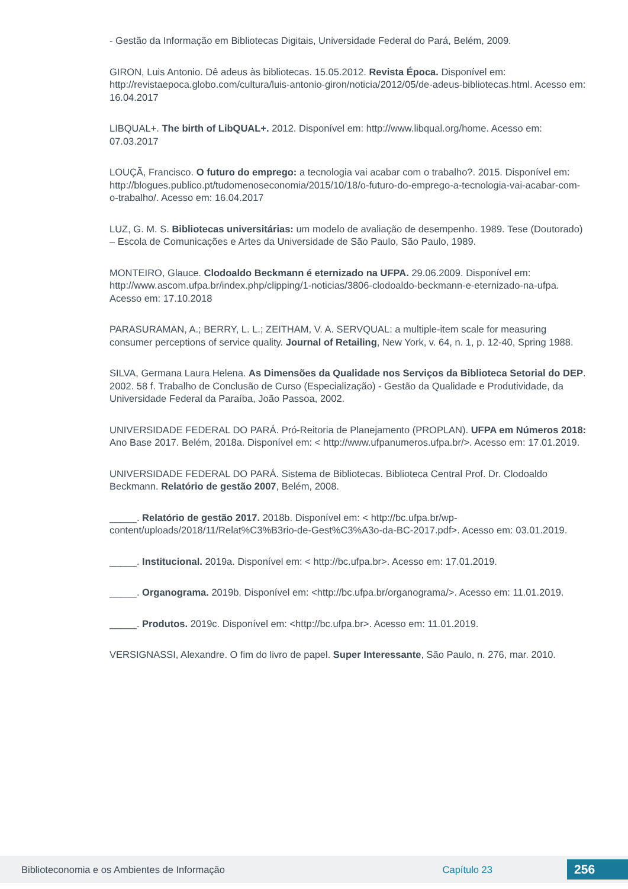- Gestão da Informação em Bibliotecas Digitais, Universidade Federal do Pará, Belém, 2009.
GIRON, Luis Antonio. Dê adeus às bibliotecas. 15.05.2012. Revista Época. Disponível em: http://revistaepoca.globo.com/cultura/luis-antonio-giron/noticia/2012/05/de-adeus-bibliotecas.html. Acesso em: 16.04.2017
LIBQUAL+. The birth of LibQUAL+. 2012. Disponível em: http://www.libqual.org/home. Acesso em: 07.03.2017
LOUÇÃ, Francisco. O futuro do emprego: a tecnologia vai acabar com o trabalho?. 2015. Disponível em: http://blogues.publico.pt/tudomenoseconomia/2015/10/18/o-futuro-do-emprego-a-tecnologia-vai-acabar-com-o-trabalho/. Acesso em: 16.04.2017
LUZ, G. M. S. Bibliotecas universitárias: um modelo de avaliação de desempenho. 1989. Tese (Doutorado) – Escola de Comunicações e Artes da Universidade de São Paulo, São Paulo, 1989.
MONTEIRO, Glauce. Clodoaldo Beckmann é eternizado na UFPA. 29.06.2009. Disponível em: http://www.ascom.ufpa.br/index.php/clipping/1-noticias/3806-clodoaldo-beckmann-e-eternizado-na-ufpa. Acesso em: 17.10.2018
PARASURAMAN, A.; BERRY, L. L.; ZEITHAM, V. A. SERVQUAL: a multiple-item scale for measuring consumer perceptions of service quality. Journal of Retailing, New York, v. 64, n. 1, p. 12-40, Spring 1988.
SILVA, Germana Laura Helena. As Dimensões da Qualidade nos Serviços da Biblioteca Setorial do DEP. 2002. 58 f. Trabalho de Conclusão de Curso (Especialização) - Gestão da Qualidade e Produtividade, da Universidade Federal da Paraíba, João Passoa, 2002.
UNIVERSIDADE FEDERAL DO PARÁ. Pró-Reitoria de Planejamento (PROPLAN). UFPA em Números 2018: Ano Base 2017. Belém, 2018a. Disponível em: < http://www.ufpanumeros.ufpa.br/>. Acesso em: 17.01.2019.
UNIVERSIDADE FEDERAL DO PARÁ. Sistema de Bibliotecas. Biblioteca Central Prof. Dr. Clodoaldo Beckmann. Relatório de gestão 2007, Belém, 2008.
_____. Relatório de gestão 2017. 2018b. Disponível em: < http://bc.ufpa.br/wp-content/uploads/2018/11/Relat%C3%B3rio-de-Gest%C3%A3o-da-BC-2017.pdf>. Acesso em: 03.01.2019.
_____. Institucional. 2019a. Disponível em: < http://bc.ufpa.br>. Acesso em: 17.01.2019.
_____. Organograma. 2019b. Disponível em: <http://bc.ufpa.br/organograma/>. Acesso em: 11.01.2019.
_____. Produtos. 2019c. Disponível em: <http://bc.ufpa.br>. Acesso em: 11.01.2019.
VERSIGNASSI, Alexandre. O fim do livro de papel. Super Interessante, São Paulo, n. 276, mar. 2010.
Biblioteconomia e os Ambientes de Informação Capítulo 23 256